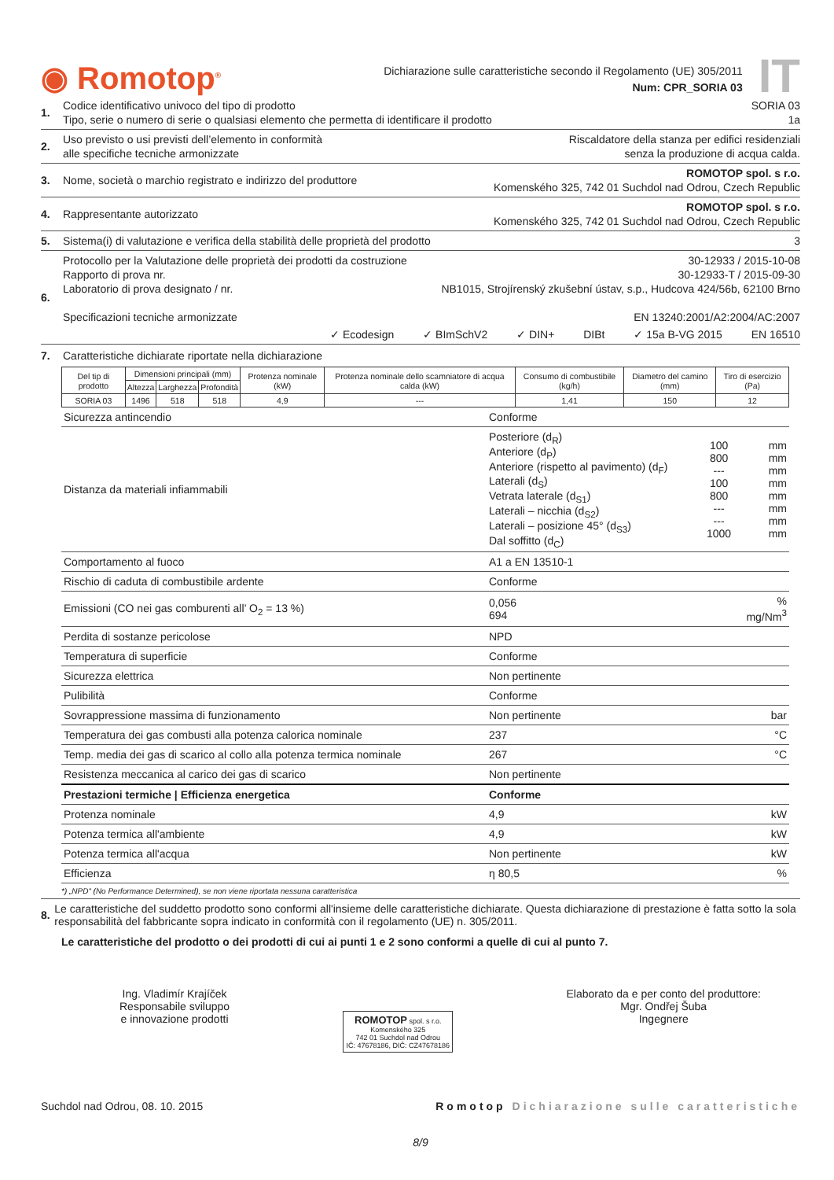◉ Romotop<sup>®</sup>
Dichiarazione sulle caratteristiche secondo il Regolamento (UE) 305/2011
Num: CPR_SORIA 03
IT
1. Codice identificativo univoco del tipo di prodotto SORIA 03
Tipo, serie o numero di serie o qualsiasi elemento che permetta di identificare il prodotto 1a
2. Uso previsto o usi previsti dell’elemento in conformità
alle specifiche tecniche armonizzate Riscaldatore della stanza per edifici residenziali
senza la produzione di acqua calda.
3. Nome, società o marchio registrato e indirizzo del produttore ROMOTOP spol. s r.o.
Komenského 325, 742 01 Suchdol nad Odrou, Czech Republic
4. Rappresentante autorizzato ROMOTOP spol. s r.o.
Komenského 325, 742 01 Suchdol nad Odrou, Czech Republic
5. Sistema(i) di valutazione e verifica della stabilità delle proprietà del prodotto 3
6. Protocollo per la Valutazione delle proprietà dei prodotti da costruzione 30-12933 / 2015-10-08
Rapporto di prova nr. 30-12933-T / 2015-09-30
Laboratorio di prova designato / nr. NB1015, Strojírenský zkušební ústav, s.p., Hudcova 424/56b, 62100 Brno
Specificazioni tecniche armonizzate EN 13240:2001/A2:2004/AC:2007
✓ Ecodesign ✓ BImSchV2 ✓ DIN+ DIBt ✓ 15a B-VG 2015 EN 16510
7. Caratteristiche dichiarate riportate nella dichiarazione
| Del tip di prodotto | Dimensioni principali (mm) | | | Protenza nominale (kW) | Protenza nominale dello scamniatore di acqua calda (kW) | Consumo di combustibile (kg/h) | Diametro del camino (mm) | Tiro di esercizio (Pa) |
| --- | --- | --- | --- | --- | --- | --- | --- | --- |
| | Altezza | Larghezza | Profondità | | | | | |
| SORIA 03 | 1496 | 518 | 518 | 4,9 | --- | 1,41 | 150 | 12 |
| Sicurezza antincendio | Conforme | | |
| Distanza da materiali infiammabili | Posteriore (d<sub>R</sub>) Anteriore (d<sub>P</sub>) Anteriore (rispetto al pavimento) (d<sub>F</sub>) Laterali (d<sub>S</sub>) Vetrata laterale (d<sub>S1</sub>) Laterali – nicchia (d<sub>S2</sub>) Laterali – posizione 45° (d<sub>S3</sub>) Dal soffitto (d<sub>C</sub>) | 100 800 --- 100 800 --- --- 1000 | mm mm mm mm mm mm mm mm |
| Comportamento al fuoco | A1 a EN 13510-1 | | |
| Rischio di caduta di combustibile ardente | Conforme | | |
| Emissioni (CO nei gas comburenti all’ O<sub>2</sub> = 13 %) | 0,056 694 | | % mg/Nm<sup>3</sup> |
| Perdita di sostanze pericolose | NPD | | |
| Temperatura di superficie | Conforme | | |
| Sicurezza elettrica | Non pertinente | | |
| Pulibilità | Conforme | | |
| Sovrappressione massima di funzionamento | Non pertinente | | bar |
| Temperatura dei gas combusti alla potenza calorica nominale | 237 | | °C |
| Temp. media dei gas di scarico al collo alla potenza termica nominale | 267 | | °C |
| Resistenza meccanica al carico dei gas di scarico | Non pertinente | | |
| Prestazioni termiche / Efficienza energetica | Conforme | | |
| Protenza nominale | 4,9 | | kW |
| Potenza termica all'ambiente | 4,9 | | kW |
| Potenza termica all'acqua | Non pertinente | | kW |
| Efficienza | η 80,5 | | % |
*) „NPD“ (No Performance Determined), se non viene riportata nessuna caratteristica
8. Le caratteristiche del suddetto prodotto sono conformi all'insieme delle caratteristiche dichiarate. Questa dichiarazione di prestazione è fatta sotto la sola responsabilità del fabbricante sopra indicato in conformità con il regolamento (UE) n. 305/2011.
Le caratteristiche del prodotto o dei prodotti di cui ai punti 1 e 2 sono conformi a quelle di cui al punto 7.
Ing. Vladimír Krajíček
Responsabile sviluppo
e innovazione prodotti
ROMOTOP spol. s r.o.
Komenského 325
742 01 Suchdol nad Odrou
IČ: 47678186, DIČ: CZ47678186
Elaborato da e per conto del produttore:
Mgr. Ondřej Šuba
Ingegnere
Suchdol nad Odrou, 08. 10. 2015 Romotop Dichiarazione sulle caratteristiche
8/9